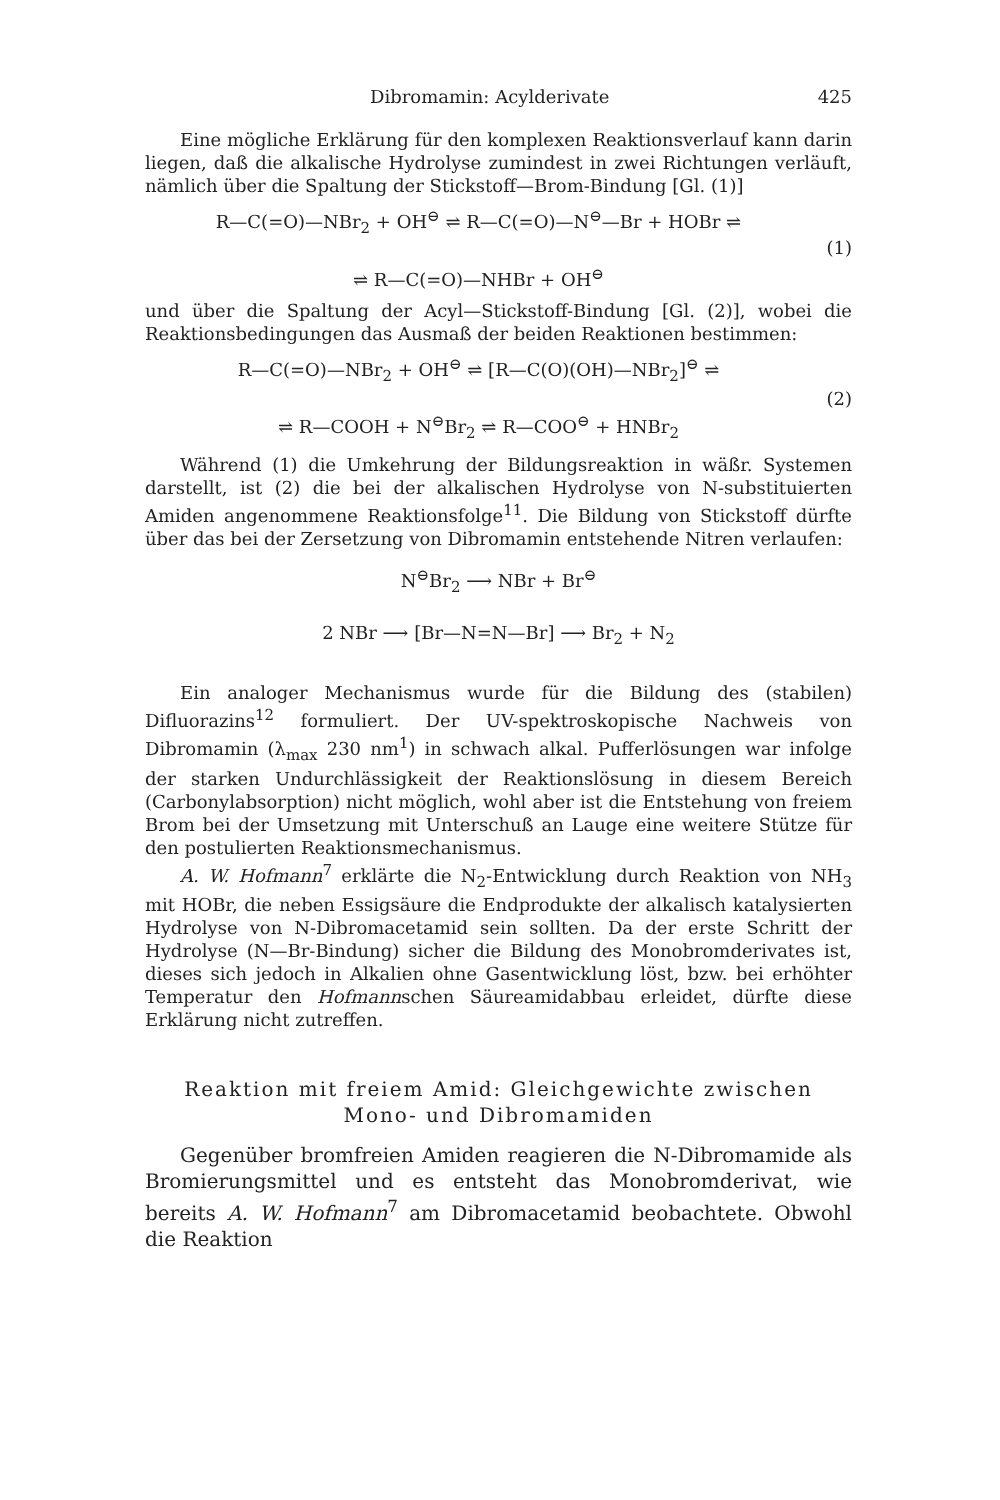Dibromamin: Acylderivate 425
Eine mögliche Erklärung für den komplexen Reaktionsverlauf kann darin liegen, daß die alkalische Hydrolyse zumindest in zwei Richtungen verläuft, nämlich über die Spaltung der Stickstoff—Brom-Bindung [Gl. (1)]
R—C(=O)—NBr<sub>2</sub> + OH<sup>⊖</sup> ⇌ R—C(=O)—N<sup>⊖</sup>—Br + HOBr ⇌
⇌ R—C(=O)—NHBr + OH<sup>⊖</sup>
(1)
und über die Spaltung der Acyl—Stickstoff-Bindung [Gl. (2)], wobei die Reaktionsbedingungen das Ausmaß der beiden Reaktionen bestimmen:
R—C(=O)—NBr<sub>2</sub> + OH<sup>⊖</sup> ⇌ [R—C(O)(OH)—NBr<sub>2</sub>]<sup>⊖</sup> ⇌
⇌ R—COOH + N<sup>⊖</sup>Br<sub>2</sub> ⇌ R—COO<sup>⊖</sup> + HNBr<sub>2</sub>
(2)
Während (1) die Umkehrung der Bildungsreaktion in wäßr. Systemen darstellt, ist (2) die bei der alkalischen Hydrolyse von N-substituierten Amiden angenommene Reaktionsfolge<sup>11</sup>. Die Bildung von Stickstoff dürfte über das bei der Zersetzung von Dibromamin entstehende Nitren verlaufen:
N<sup>⊖</sup>Br<sub>2</sub> ⟶ NBr + Br<sup>⊖</sup>
2 NBr ⟶ [Br—N=N—Br] ⟶ Br<sub>2</sub> + N<sub>2</sub>
Ein analoger Mechanismus wurde für die Bildung des (stabilen) Difluorazins<sup>12</sup> formuliert. Der UV-spektroskopische Nachweis von Dibromamin (λ<sub>max</sub> 230 nm<sup>1</sup>) in schwach alkal. Pufferlösungen war infolge der starken Undurchlässigkeit der Reaktionslösung in diesem Bereich (Carbonylabsorption) nicht möglich, wohl aber ist die Entstehung von freiem Brom bei der Umsetzung mit Unterschuß an Lauge eine weitere Stütze für den postulierten Reaktionsmechanismus.
A. W. Hofmann<sup>7</sup> erklärte die N<sub>2</sub>-Entwicklung durch Reaktion von NH<sub>3</sub> mit HOBr, die neben Essigsäure die Endprodukte der alkalisch katalysierten Hydrolyse von N-Dibromacetamid sein sollten. Da der erste Schritt der Hydrolyse (N—Br-Bindung) sicher die Bildung des Monobromderivates ist, dieses sich jedoch in Alkalien ohne Gasentwicklung löst, bzw. bei erhöhter Temperatur den Hofmannschen Säureamidabbau erleidet, dürfte diese Erklärung nicht zutreffen.
Reaktion mit freiem Amid: Gleichgewichte zwischen
Mono- und Dibromamiden
Gegenüber bromfreien Amiden reagieren die N-Dibromamide als Bromierungsmittel und es entsteht das Monobromderivat, wie bereits A. W. Hofmann<sup>7</sup> am Dibromacetamid beobachtete. Obwohl die Reaktion